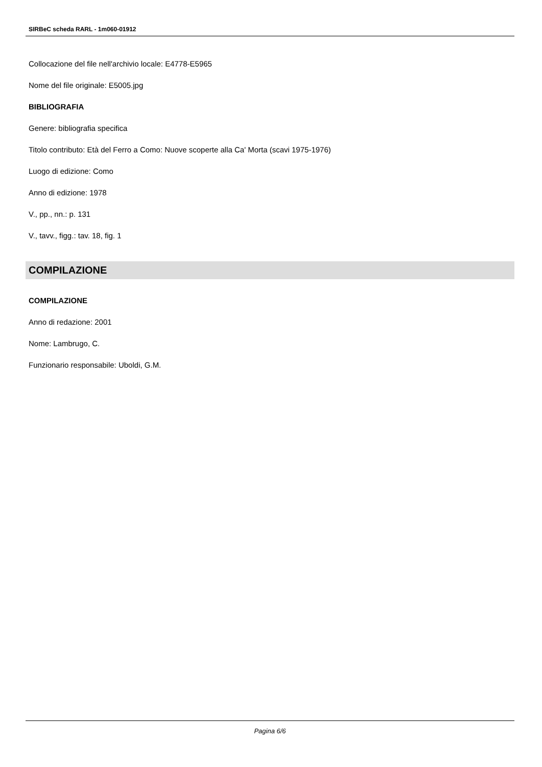SIRBeC scheda RARL - 1m060-01912
Collocazione del file nell'archivio locale: E4778-E5965
Nome del file originale: E5005.jpg
BIBLIOGRAFIA
Genere: bibliografia specifica
Titolo contributo: Età del Ferro a Como: Nuove scoperte alla Ca' Morta (scavi 1975-1976)
Luogo di edizione: Como
Anno di edizione: 1978
V., pp., nn.: p. 131
V., tavv., figg.: tav. 18, fig. 1
COMPILAZIONE
COMPILAZIONE
Anno di redazione: 2001
Nome: Lambrugo, C.
Funzionario responsabile: Uboldi, G.M.
Pagina 6/6